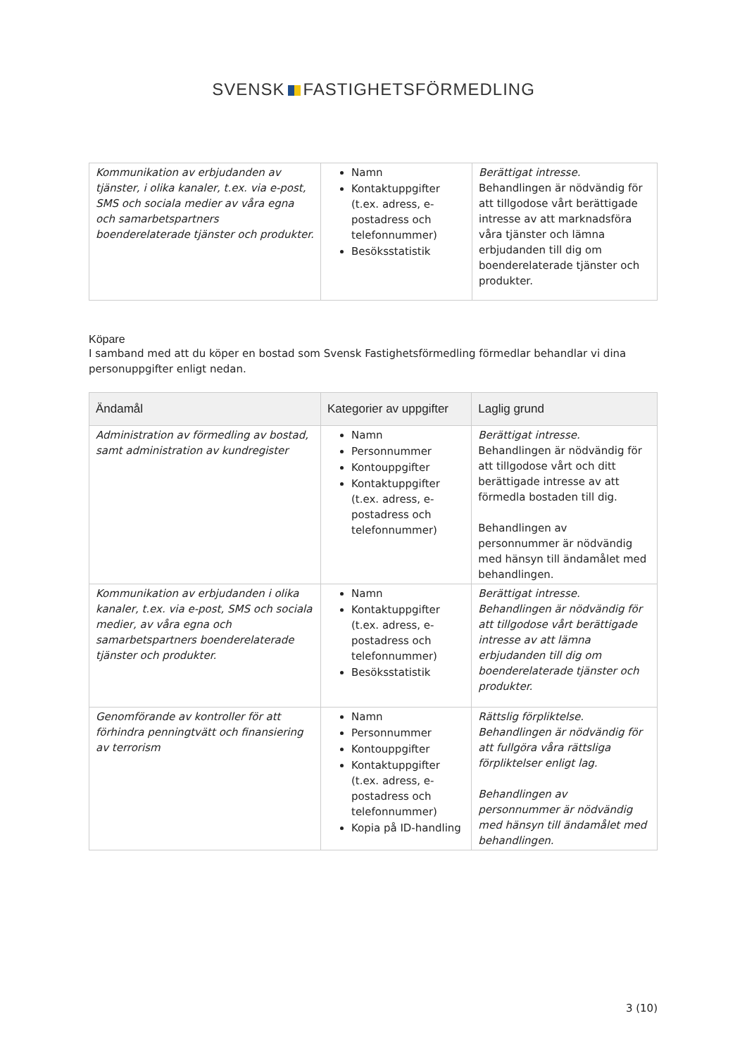SVENSK FASTIGHETSFÖRMEDLING
| Kommunikation av erbjudanden av tjänster, i olika kanaler, t.ex. via e-post, SMS och sociala medier av våra egna och samarbetspartners boenderelaterade tjänster och produkter. | Namn Kontaktuppgifter (t.ex. adress, e-postadress och telefonnummer) Besöksstatistik | Berättigat intresse. Behandlingen är nödvändig för att tillgodose vårt berättigade intresse av att marknadsföra våra tjänster och lämna erbjudanden till dig om boenderelaterade tjänster och produkter. |
Köpare
I samband med att du köper en bostad som Svensk Fastighetsförmedling förmedlar behandlar vi dina personuppgifter enligt nedan.
| Ändamål | Kategorier av uppgifter | Laglig grund |
| --- | --- | --- |
| Administration av förmedling av bostad, samt administration av kundregister | Namn Personnummer Kontouppgifter Kontaktuppgifter (t.ex. adress, e-postadress och telefonnummer) | Berättigat intresse. Behandlingen är nödvändig för att tillgodose vårt och ditt berättigade intresse av att förmedla bostaden till dig. Behandlingen av personnummer är nödvändig med hänsyn till ändamålet med behandlingen. |
| Kommunikation av erbjudanden i olika kanaler, t.ex. via e-post, SMS och sociala medier, av våra egna och samarbetspartners boenderelaterade tjänster och produkter. | Namn Kontaktuppgifter (t.ex. adress, e-postadress och telefonnummer) Besöksstatistik | Berättigat intresse. Behandlingen är nödvändig för att tillgodose vårt berättigade intresse av att lämna erbjudanden till dig om boenderelaterade tjänster och produkter. |
| Genomförande av kontroller för att förhindra penningtvätt och finansiering av terrorism | Namn Personnummer Kontouppgifter Kontaktuppgifter (t.ex. adress, e-postadress och telefonnummer) Kopia på ID-handling | Rättslig förpliktelse. Behandlingen är nödvändig för att fullgöra våra rättsliga förpliktelser enligt lag. Behandlingen av personnummer är nödvändig med hänsyn till ändamålet med behandlingen. |
3 (10)